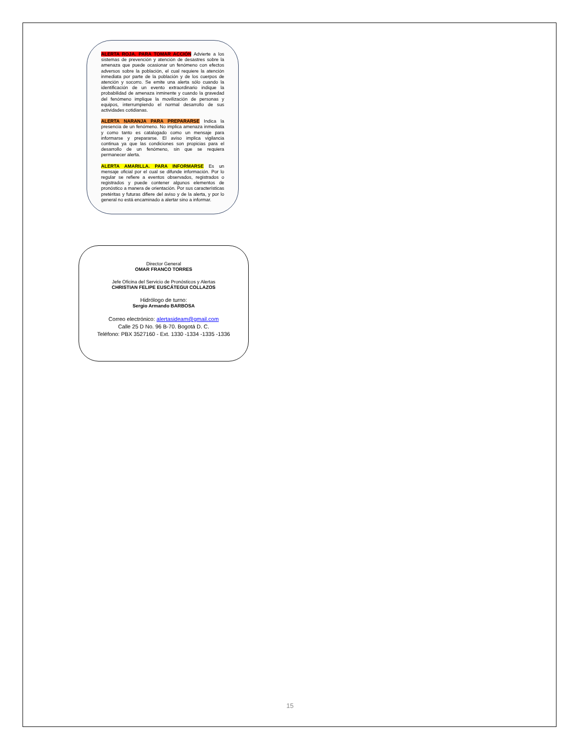ALERTA ROJA. PARA TOMAR ACCIÓN Advierte a los sistemas de prevención y atención de desastres sobre la amenaza que puede ocasionar un fenómeno con efectos adversos sobre la población, el cual requiere la atención inmediata por parte de la población y de los cuerpos de atención y socorro. Se emite una alerta sólo cuando la identificación de un evento extraordinario indique la probabilidad de amenaza inminente y cuando la gravedad del fenómeno implique la movilización de personas y equipos, interrumpiendo el normal desarrollo de sus actividades cotidianas.
ALERTA NARANJA PARA PREPARARSE Indica la presencia de un fenómeno. No implica amenaza inmediata y como tanto es catalogado como un mensaje para informarse y prepararse. El aviso implica vigilancia continua ya que las condiciones son propicias para el desarrollo de un fenómeno, sin que se requiera permanecer alerta.
ALERTA AMARILLA. PARA INFORMARSE Es un mensaje oficial por el cual se difunde información. Por lo regular se refiere a eventos observados, registrados o registrados y puede contener algunos elementos de pronóstico a manera de orientación. Por sus características pretéritas y futuras difiere del aviso y de la alerta, y por lo general no está encaminado a alertar sino a informar.
Director General
OMAR FRANCO TORRES
Jefe Oficina del Servicio de Pronósticos y Alertas
CHRISTIAN FELIPE EUSCÁTEGUI COLLAZOS
Hidrólogo de turno:
Sergio Armando BARBOSA
Correo electrónico: alertasideam@gmail.com
Calle 25 D No. 96 B-70. Bogotá D. C.
Teléfono: PBX 3527160 - Ext. 1330 -1334 -1335 -1336
15